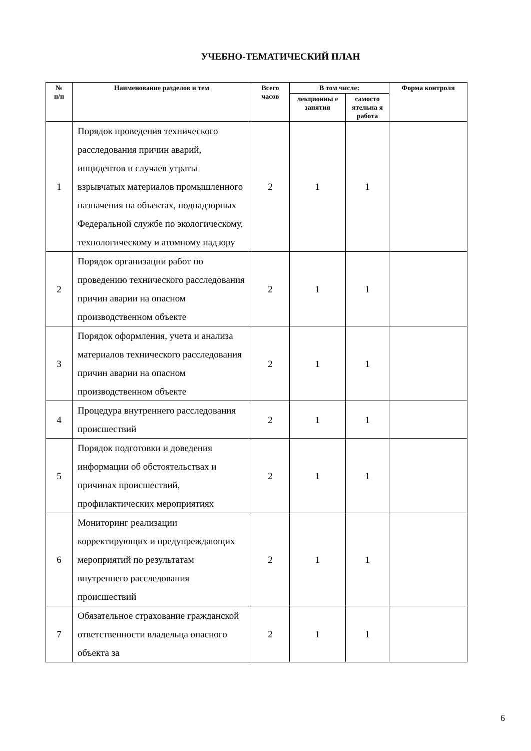УЧЕБНО-ТЕМАТИЧЕСКИЙ ПЛАН
| № п/п | Наименование разделов и тем | Всего часов | В том числе: | | Форма контроля |
| --- | --- | --- | --- | --- | --- |
| | | | лекционны е занятия | самосто ятельна я работа | |
| 1 | Порядок проведения технического расследования причин аварий, инцидентов и случаев утраты взрывчатых материалов промышленного назначения на объектах, поднадзорных Федеральной службе по экологическому, технологическому и атомному надзору | 2 | 1 | 1 | |
| 2 | Порядок организации работ по проведению технического расследования причин аварии на опасном производственном объекте | 2 | 1 | 1 | |
| 3 | Порядок оформления, учета и анализа материалов технического расследования причин аварии на опасном производственном объекте | 2 | 1 | 1 | |
| 4 | Процедура внутреннего расследования происшествий | 2 | 1 | 1 | |
| 5 | Порядок подготовки и доведения информации об обстоятельствах и причинах происшествий, профилактических мероприятиях | 2 | 1 | 1 | |
| 6 | Мониторинг реализации корректирующих и предупреждающих мероприятий по результатам внутреннего расследования происшествий | 2 | 1 | 1 | |
| 7 | Обязательное страхование гражданской ответственности владельца опасного объекта за | 2 | 1 | 1 | |
6